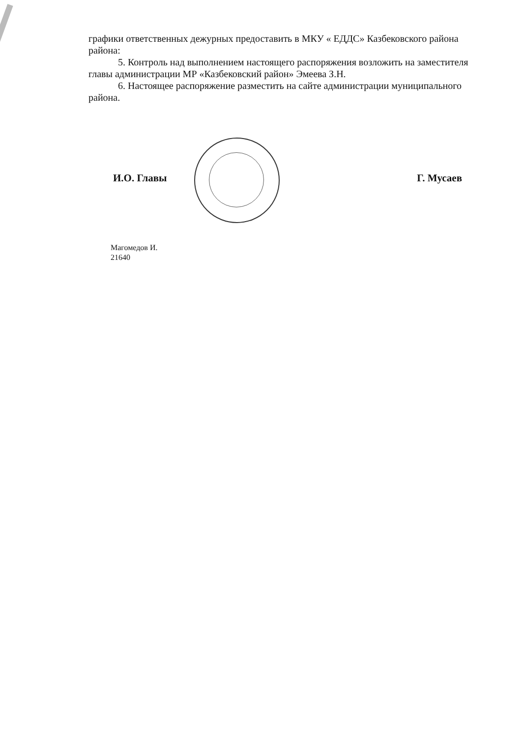графики ответственных дежурных предоставить в МКУ « ЕДДС» Казбековского района района:
5. Контроль над выполнением настоящего распоряжения возложить на заместителя главы администрации МР «Казбековский район» Эмеева З.Н.
6. Настоящее распоряжение разместить на сайте администрации муниципального района.
И.О. Главы Г. Мусаев
Магомедов И.
21640